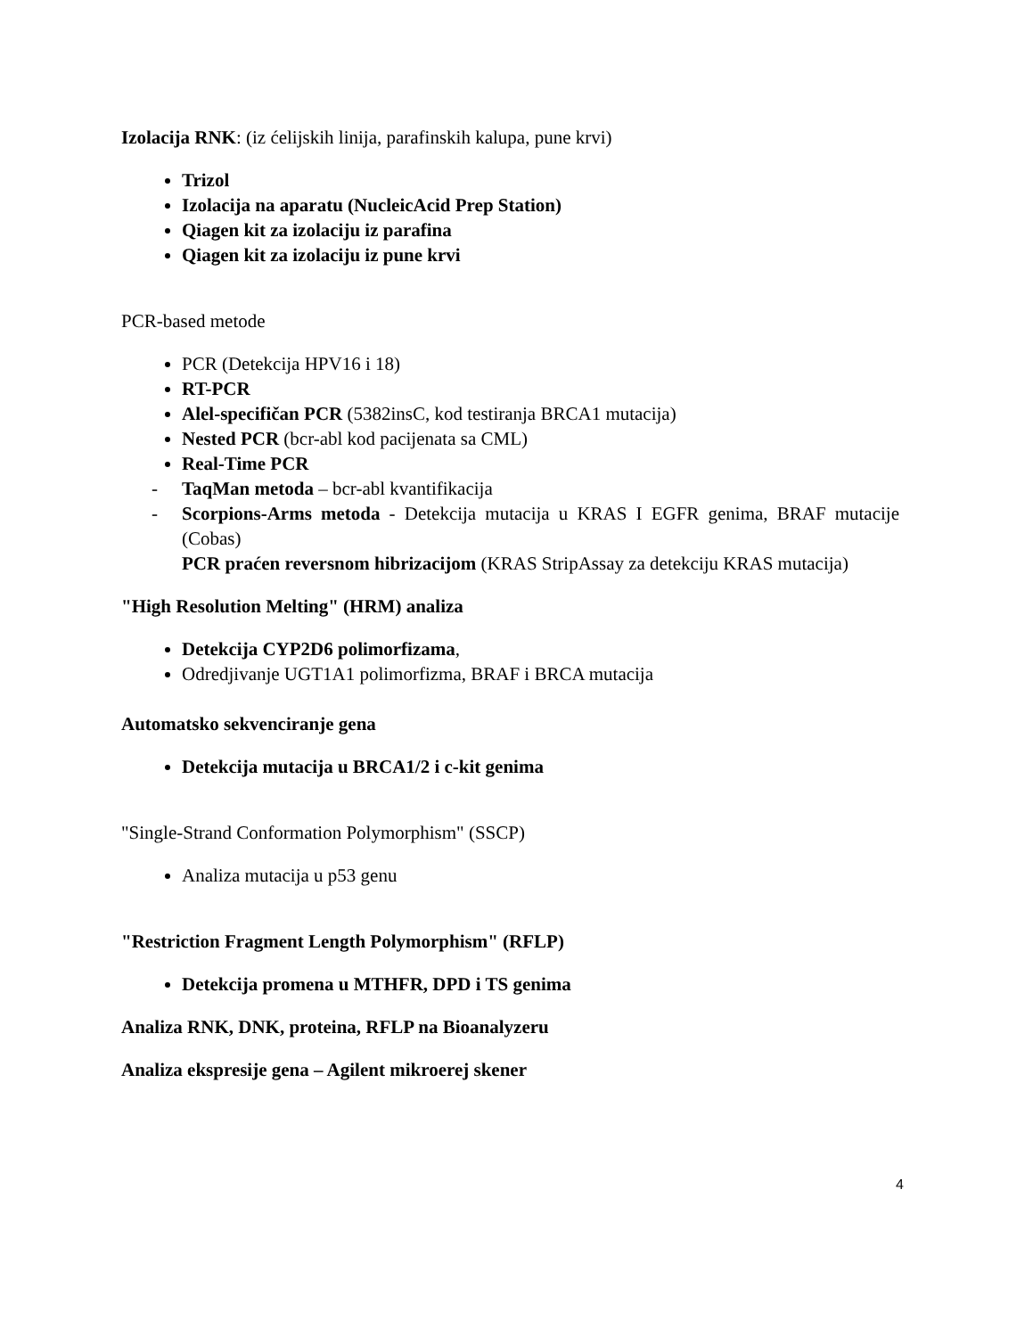Izolacija RNK: (iz ćelijskih linija, parafinskih kalupa, pune krvi)
Trizol
Izolacija na aparatu (NucleicAcid Prep Station)
Qiagen kit za izolaciju iz parafina
Qiagen kit za izolaciju iz pune krvi
PCR-based metode
PCR (Detekcija HPV16 i 18)
RT-PCR
Alel-specifičan PCR (5382insC, kod testiranja BRCA1 mutacija)
Nested PCR (bcr-abl kod pacijenata sa CML)
Real-Time PCR
- TaqMan metoda – bcr-abl kvantifikacija
- Scorpions-Arms metoda - Detekcija mutacija u KRAS I EGFR genima, BRAF mutacije (Cobas)
PCR praćen reversnom hibrizacijom (KRAS StripAssay za detekciju KRAS mutacija)
"High Resolution Melting" (HRM) analiza
Detekcija CYP2D6 polimorfizama,
Odredjivanje UGT1A1 polimorfizma, BRAF i BRCA mutacija
Automatsko sekvenciranje gena
Detekcija mutacija u BRCA1/2 i c-kit genima
"Single-Strand Conformation Polymorphism" (SSCP)
Analiza mutacija u p53 genu
"Restriction Fragment Length Polymorphism" (RFLP)
Detekcija promena u MTHFR, DPD i TS genima
Analiza RNK, DNK, proteina, RFLP na Bioanalyzeru
Analiza ekspresije gena – Agilent mikroerej skener
4